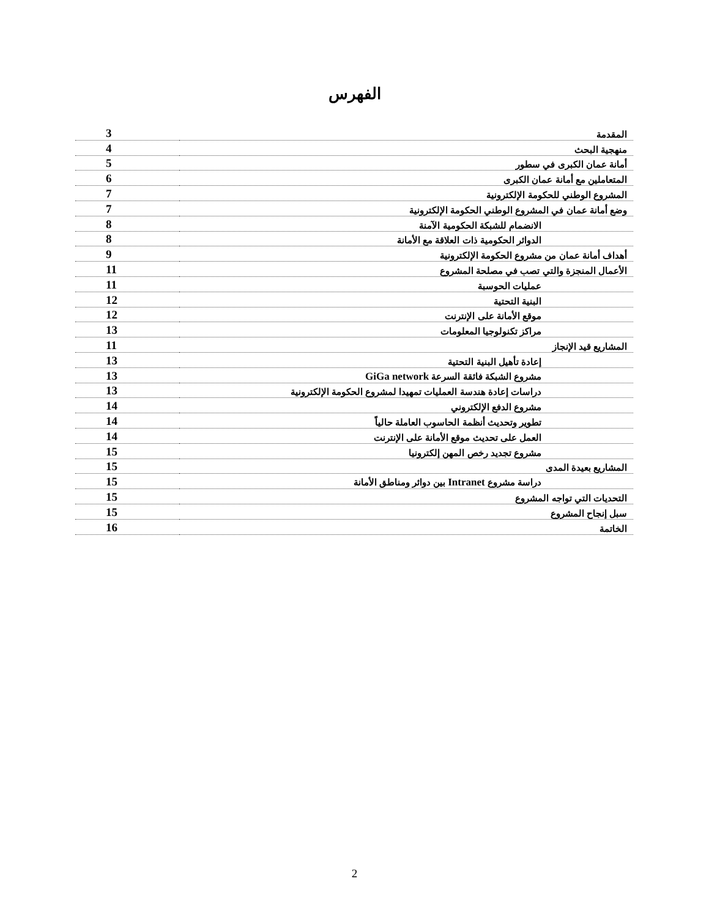الفهرس
| المقدمة | 3 |
| منهجية البحث | 4 |
| أمانة عمان الكبرى في سطور | 5 |
| المتعاملين مع أمانة عمان الكبرى | 6 |
| المشروع الوطني للحكومة الإلكترونية | 7 |
| وضع أمانة عمان في المشروع الوطني الحكومة الإلكترونية | 7 |
| الانضمام للشبكة الحكومية الآمنة | 8 |
| الدوائر الحكومية ذات العلاقة مع الأمانة | 8 |
| أهداف أمانة عمان من مشروع الحكومة الإلكترونية | 9 |
| الأعمال المنجزة والتي تصب في مصلحة المشروع | 11 |
| عمليات الحوسبة | 11 |
| البنية التحتية | 12 |
| موقع الأمانة على الإنترنت | 12 |
| مراكز تكنولوجيا المعلومات | 13 |
| المشاريع قيد الإنجاز | 11 |
| إعادة تأهيل البنية التحتية | 13 |
| مشروع الشبكة فائقة السرعة GiGa network | 13 |
| دراسات إعادة هندسة العمليات تمهيدا لمشروع الحكومة الإلكترونية | 13 |
| مشروع الدفع الإلكتروني | 14 |
| تطوير وتحديث أنظمة الحاسوب العاملة حالياً | 14 |
| العمل على تحديث موقع الأمانة على الإنترنت | 14 |
| مشروع تجديد رخص المهن إلكترونيا | 15 |
| المشاريع بعيدة المدى | 15 |
| دراسة مشروع Intranet بين دوائر ومناطق الأمانة | 15 |
| التحديات التي تواجه المشروع | 15 |
| سبل إنجاح المشروع | 15 |
| الخاتمة | 16 |
2